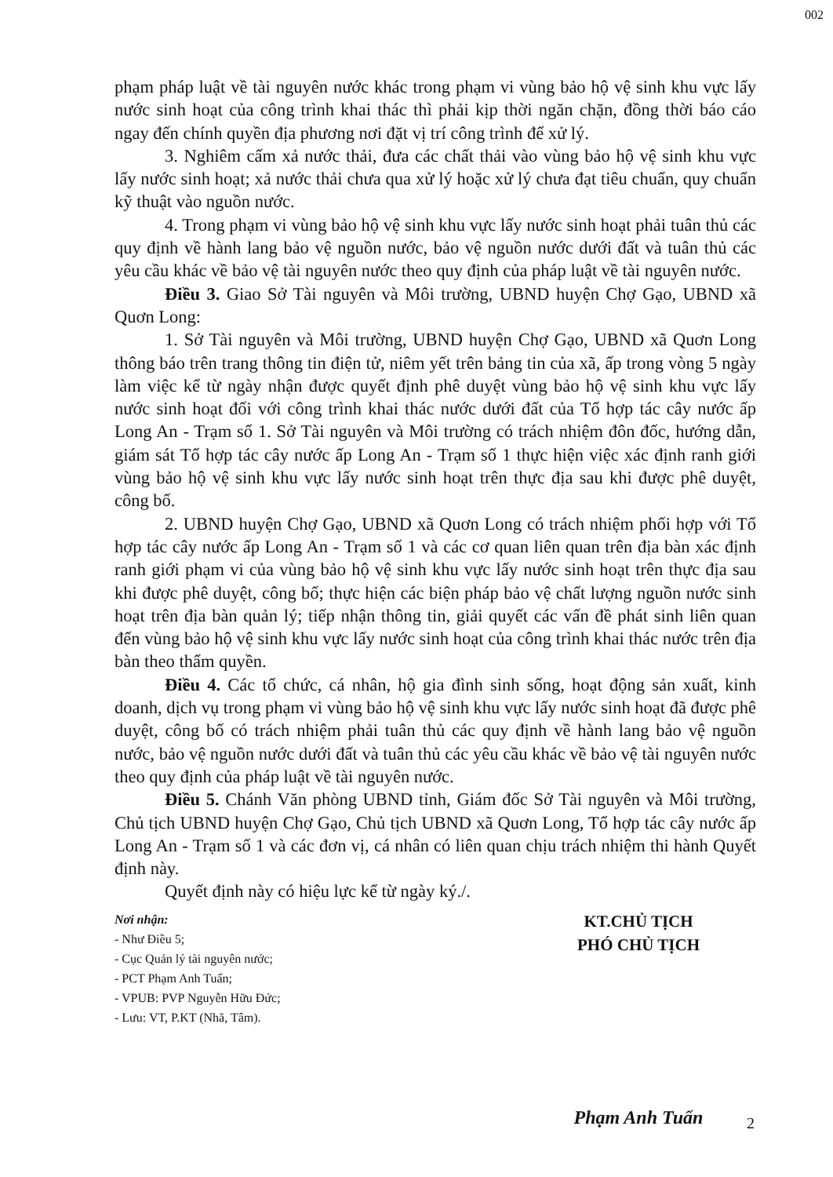002
phạm pháp luật về tài nguyên nước khác trong phạm vi vùng bảo hộ vệ sinh khu vực lấy nước sinh hoạt của công trình khai thác thì phải kịp thời ngăn chặn, đồng thời báo cáo ngay đến chính quyền địa phương nơi đặt vị trí công trình để xử lý.
3. Nghiêm cấm xả nước thải, đưa các chất thải vào vùng bảo hộ vệ sinh khu vực lấy nước sinh hoạt; xả nước thải chưa qua xử lý hoặc xử lý chưa đạt tiêu chuẩn, quy chuẩn kỹ thuật vào nguồn nước.
4. Trong phạm vi vùng bảo hộ vệ sinh khu vực lấy nước sinh hoạt phải tuân thủ các quy định về hành lang bảo vệ nguồn nước, bảo vệ nguồn nước dưới đất và tuân thủ các yêu cầu khác về bảo vệ tài nguyên nước theo quy định của pháp luật về tài nguyên nước.
Điều 3. Giao Sở Tài nguyên và Môi trường, UBND huyện Chợ Gạo, UBND xã Quơn Long:
1. Sở Tài nguyên và Môi trường, UBND huyện Chợ Gạo, UBND xã Quơn Long thông báo trên trang thông tin điện tử, niêm yết trên bảng tin của xã, ấp trong vòng 5 ngày làm việc kể từ ngày nhận được quyết định phê duyệt vùng bảo hộ vệ sinh khu vực lấy nước sinh hoạt đối với công trình khai thác nước dưới đất của Tổ hợp tác cây nước ấp Long An - Trạm số 1. Sở Tài nguyên và Môi trường có trách nhiệm đôn đốc, hướng dẫn, giám sát Tổ hợp tác cây nước ấp Long An - Trạm số 1 thực hiện việc xác định ranh giới vùng bảo hộ vệ sinh khu vực lấy nước sinh hoạt trên thực địa sau khi được phê duyệt, công bố.
2. UBND huyện Chợ Gạo, UBND xã Quơn Long có trách nhiệm phối hợp với Tổ hợp tác cây nước ấp Long An - Trạm số 1 và các cơ quan liên quan trên địa bàn xác định ranh giới phạm vi của vùng bảo hộ vệ sinh khu vực lấy nước sinh hoạt trên thực địa sau khi được phê duyệt, công bố; thực hiện các biện pháp bảo vệ chất lượng nguồn nước sinh hoạt trên địa bàn quản lý; tiếp nhận thông tin, giải quyết các vấn đề phát sinh liên quan đến vùng bảo hộ vệ sinh khu vực lấy nước sinh hoạt của công trình khai thác nước trên địa bàn theo thẩm quyền.
Điều 4. Các tổ chức, cá nhân, hộ gia đình sinh sống, hoạt động sản xuất, kinh doanh, dịch vụ trong phạm vi vùng bảo hộ vệ sinh khu vực lấy nước sinh hoạt đã được phê duyệt, công bố có trách nhiệm phải tuân thủ các quy định về hành lang bảo vệ nguồn nước, bảo vệ nguồn nước dưới đất và tuân thủ các yêu cầu khác về bảo vệ tài nguyên nước theo quy định của pháp luật về tài nguyên nước.
Điều 5. Chánh Văn phòng UBND tỉnh, Giám đốc Sở Tài nguyên và Môi trường, Chủ tịch UBND huyện Chợ Gạo, Chủ tịch UBND xã Quơn Long, Tổ hợp tác cây nước ấp Long An - Trạm số 1 và các đơn vị, cá nhân có liên quan chịu trách nhiệm thi hành Quyết định này.
Quyết định này có hiệu lực kể từ ngày ký./.
Nơi nhận:
- Như Điều 5;
- Cục Quản lý tài nguyên nước;
- PCT Phạm Anh Tuấn;
- VPUB: PVP Nguyễn Hữu Đức;
- Lưu: VT, P.KT (Nhã, Tâm).
KT.CHỦ TỊCH
PHÓ CHỦ TỊCH
Phạm Anh Tuấn
2